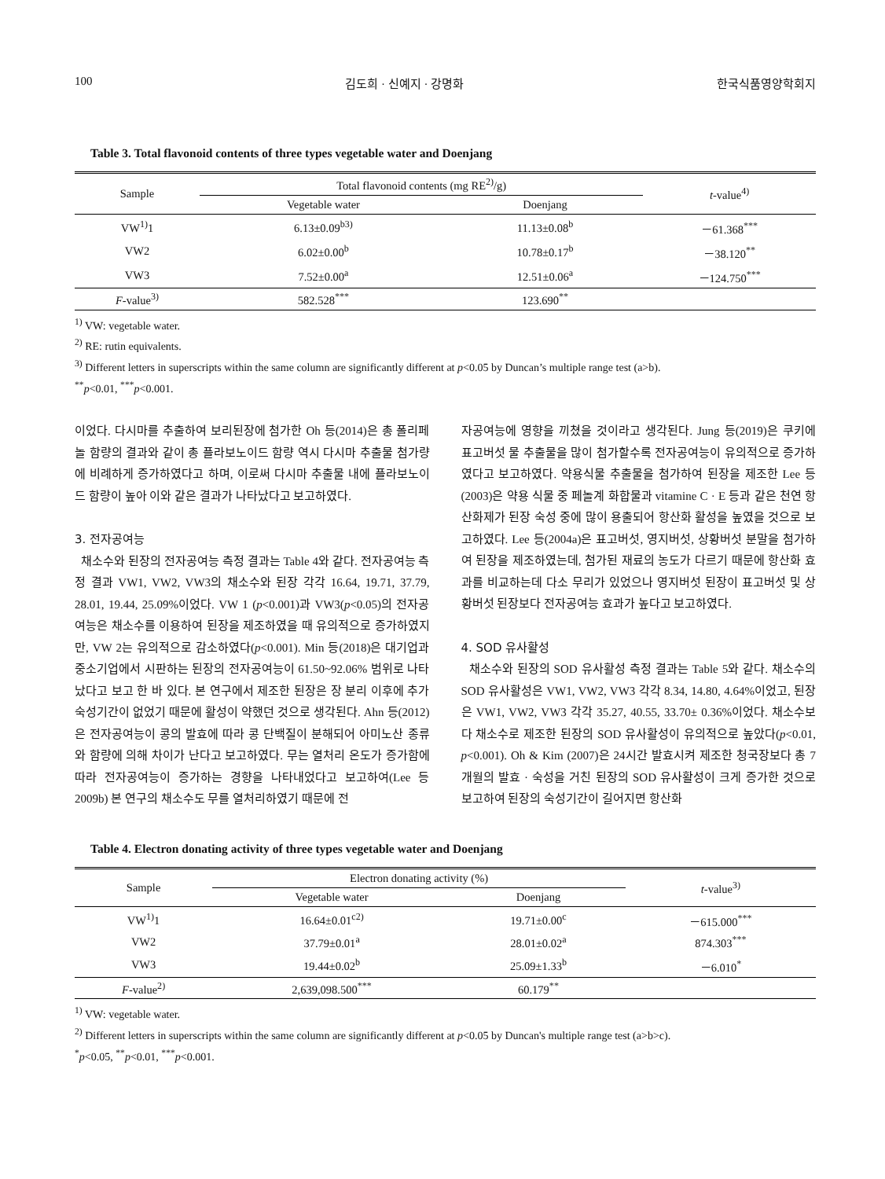100 김도희 · 신예지 · 강명화 한국식품영양학회지
Table 3. Total flavonoid contents of three types vegetable water and Doenjang
| Sample | Total flavonoid contents (mg RE<sup>2)</sup>/g) | | t -value<sup>4)</sup> |
| --- | --- | --- | --- |
| | Vegetable water | Doenjang | |
| VW<sup>1)</sup>1 | 6.13±0.09<sup>b3)</sup> | 11.13±0.08<sup>b</sup> | －61.368<sup>***</sup> |
| VW2 | 6.02±0.00<sup>b</sup> | 10.78±0.17<sup>b</sup> | －38.120<sup>**</sup> |
| VW3 | 7.52±0.00<sup>a</sup> | 12.51±0.06<sup>a</sup> | －124.750<sup>***</sup> |
| F -value<sup>3)</sup> | 582.528<sup>***</sup> | 123.690<sup>**</sup> | |
<sup>1)</sup> VW: vegetable water.
<sup>2)</sup> RE: rutin equivalents.
<sup>3)</sup> Different letters in superscripts within the same column are significantly different at p<0.05 by Duncan’s multiple range test (a>b).
<sup>**</sup> p<0.01, <sup>***</sup>p<0.001.
이었다. 다시마를 추출하여 보리된장에 첨가한 Oh 등(2014)은 총 폴리페놀 함량의 결과와 같이 총 플라보노이드 함량 역시 다시마 추출물 첨가량에 비례하게 증가하였다고 하며, 이로써 다시마 추출물 내에 플라보노이드 함량이 높아 이와 같은 결과가 나타났다고 보고하였다.
3. 전자공여능
채소수와 된장의 전자공여능 측정 결과는 Table 4와 같다. 전자공여능 측정 결과 VW1, VW2, VW3의 채소수와 된장 각각 16.64, 19.71, 37.79, 28.01, 19.44, 25.09%이었다. VW 1 (p<0.001)과 VW3(p<0.05)의 전자공여능은 채소수를 이용하여 된장을 제조하였을 때 유의적으로 증가하였지만, VW 2는 유의적으로 감소하였다(p<0.001). Min 등(2018)은 대기업과 중소기업에서 시판하는 된장의 전자공여능이 61.50~92.06% 범위로 나타났다고 보고 한 바 있다. 본 연구에서 제조한 된장은 장 분리 이후에 추가 숙성기간이 없었기 때문에 활성이 약했던 것으로 생각된다. Ahn 등(2012)은 전자공여능이 콩의 발효에 따라 콩 단백질이 분해되어 아미노산 종류와 함량에 의해 차이가 난다고 보고하였다. 무는 열처리 온도가 증가함에 따라 전자공여능이 증가하는 경향을 나타내었다고 보고하여(Lee 등 2009b) 본 연구의 채소수도 무를 열처리하였기 때문에 전
자공여능에 영향을 끼쳤을 것이라고 생각된다. Jung 등(2019)은 쿠키에 표고버섯 물 추출물을 많이 첨가할수록 전자공여능이 유의적으로 증가하였다고 보고하였다. 약용식물 추출물을 첨가하여 된장을 제조한 Lee 등(2003)은 약용 식물 중 페놀계 화합물과 vitamine C · E 등과 같은 천연 항산화제가 된장 숙성 중에 많이 용출되어 항산화 활성을 높였을 것으로 보고하였다. Lee 등(2004a)은 표고버섯, 영지버섯, 상황버섯 분말을 첨가하여 된장을 제조하였는데, 첨가된 재료의 농도가 다르기 때문에 항산화 효과를 비교하는데 다소 무리가 있었으나 영지버섯 된장이 표고버섯 및 상황버섯 된장보다 전자공여능 효과가 높다고 보고하였다.
4. SOD 유사활성
채소수와 된장의 SOD 유사활성 측정 결과는 Table 5와 같다. 채소수의 SOD 유사활성은 VW1, VW2, VW3 각각 8.34, 14.80, 4.64%이었고, 된장은 VW1, VW2, VW3 각각 35.27, 40.55, 33.70± 0.36%이었다. 채소수보다 채소수로 제조한 된장의 SOD 유사활성이 유의적으로 높았다(p<0.01, p<0.001). Oh & Kim (2007)은 24시간 발효시켜 제조한 청국장보다 총 7개월의 발효 · 숙성을 거친 된장의 SOD 유사활성이 크게 증가한 것으로 보고하여 된장의 숙성기간이 길어지면 항산화
Table 4. Electron donating activity of three types vegetable water and Doenjang
| Sample | Electron donating activity (%) | | t -value<sup>3)</sup> |
| --- | --- | --- | --- |
| | Vegetable water | Doenjang | |
| VW<sup>1)</sup>1 | 16.64±0.01<sup>c2)</sup> | 19.71±0.00<sup>c</sup> | －615.000<sup>***</sup> |
| VW2 | 37.79±0.01<sup>a</sup> | 28.01±0.02<sup>a</sup> | 874.303<sup>***</sup> |
| VW3 | 19.44±0.02<sup>b</sup> | 25.09±1.33<sup>b</sup> | －6.010<sup>*</sup> |
| F -value<sup>2)</sup> | 2,639,098.500<sup>***</sup> | 60.179<sup>**</sup> | |
<sup>1)</sup> VW: vegetable water.
<sup>2)</sup> Different letters in superscripts within the same column are significantly different at p<0.05 by Duncan's multiple range test (a>b>c).
<sup>*</sup> p<0.05, <sup>**</sup>p<0.01, <sup>***</sup>p<0.001.